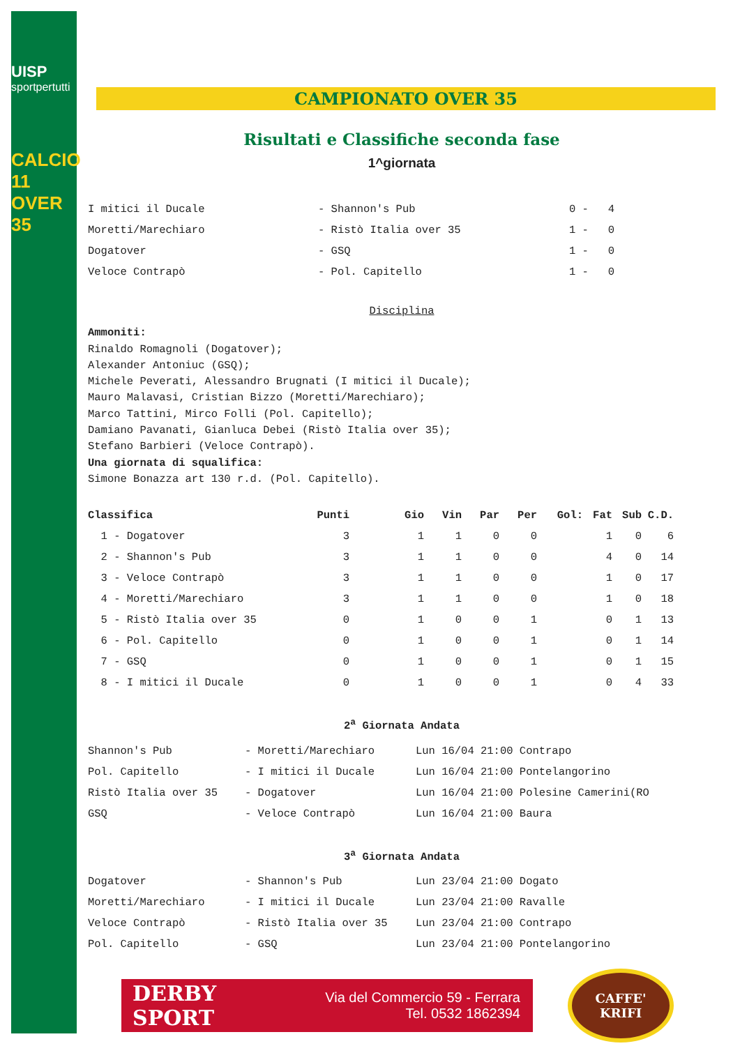UISP
sportpertutti
CALCIO 11 OVER 35
CAMPIONATO OVER 35
Risultati e Classifiche seconda fase
1^giornata
| I mitici il Ducale | - Shannon's Pub | 0 - 4 |
| Moretti/Marechiaro | - Ristò Italia over 35 | 1 - 0 |
| Dogatover | - GSQ | 1 - 0 |
| Veloce Contrapò | - Pol. Capitello | 1 - 0 |
Disciplina
Ammoniti:
Rinaldo Romagnoli (Dogatover);
Alexander Antoniuc (GSQ);
Michele Peverati, Alessandro Brugnati (I mitici il Ducale);
Mauro Malavasi, Cristian Bizzo (Moretti/Marechiaro);
Marco Tattini, Mirco Folli (Pol. Capitello);
Damiano Pavanati, Gianluca Debei (Ristò Italia over 35);
Stefano Barbieri (Veloce Contrapò).
Una giornata di squalifica:
Simone Bonazza art 130 r.d. (Pol. Capitello).
| Classifica | Punti | Gio | Vin | Par | Per | Gol: | Fat | Sub | C.D. |
| --- | --- | --- | --- | --- | --- | --- | --- | --- | --- |
| 1 - Dogatover | 3 | 1 | 1 | 0 | 0 | | 1 | 0 | 6 |
| 2 - Shannon's Pub | 3 | 1 | 1 | 0 | 0 | | 4 | 0 | 14 |
| 3 - Veloce Contrapò | 3 | 1 | 1 | 0 | 0 | | 1 | 0 | 17 |
| 4 - Moretti/Marechiaro | 3 | 1 | 1 | 0 | 0 | | 1 | 0 | 18 |
| 5 - Ristò Italia over 35 | 0 | 1 | 0 | 0 | 1 | | 0 | 1 | 13 |
| 6 - Pol. Capitello | 0 | 1 | 0 | 0 | 1 | | 0 | 1 | 14 |
| 7 - GSQ | 0 | 1 | 0 | 0 | 1 | | 0 | 1 | 15 |
| 8 - I mitici il Ducale | 0 | 1 | 0 | 0 | 1 | | 0 | 4 | 33 |
2<sup>a</sup> Giornata Andata
| Shannon's Pub | - Moretti/Marechiaro | Lun 16/04 21:00 Contrapo |
| Pol. Capitello | - I mitici il Ducale | Lun 16/04 21:00 Pontelangorino |
| Ristò Italia over 35 | - Dogatover | Lun 16/04 21:00 Polesine Camerini(RO |
| GSQ | - Veloce Contrapò | Lun 16/04 21:00 Baura |
3<sup>a</sup> Giornata Andata
| Dogatover | - Shannon's Pub | Lun 23/04 21:00 Dogato |
| Moretti/Marechiaro | - I mitici il Ducale | Lun 23/04 21:00 Ravalle |
| Veloce Contrapò | - Ristò Italia over 35 | Lun 23/04 21:00 Contrapo |
| Pol. Capitello | - GSQ | Lun 23/04 21:00 Pontelangorino |
DERBY SPORT
Via del Commercio 59 - Ferrara
Tel. 0532 1862394
CAFFE'
KRIFI